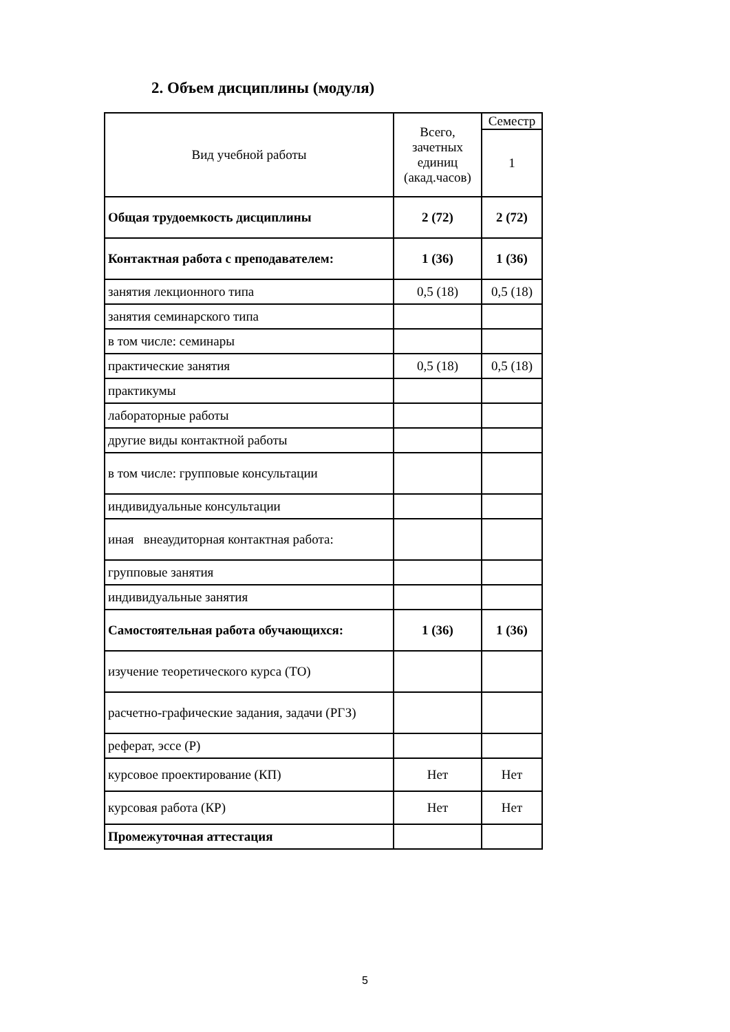2. Объем дисциплины (модуля)
| Вид учебной работы | Всего, зачетных единиц (акад.часов) | Семестр |
| | | 1 |
| Общая трудоемкость дисциплины | 2 (72) | 2 (72) |
| Контактная работа с преподавателем: | 1 (36) | 1 (36) |
| занятия лекционного типа | 0,5 (18) | 0,5 (18) |
| занятия семинарского типа | | |
| в том числе: семинары | | |
| практические занятия | 0,5 (18) | 0,5 (18) |
| практикумы | | |
| лабораторные работы | | |
| другие виды контактной работы | | |
| в том числе: групповые консультации | | |
| индивидуальные консультации | | |
| иная внеаудиторная контактная работа: | | |
| групповые занятия | | |
| индивидуальные занятия | | |
| Самостоятельная работа обучающихся: | 1 (36) | 1 (36) |
| изучение теоретического курса (ТО) | | |
| расчетно-графические задания, задачи (РГЗ) | | |
| реферат, эссе (Р) | | |
| курсовое проектирование (КП) | Нет | Нет |
| курсовая работа (КР) | Нет | Нет |
| Промежуточная аттестация | | |
5